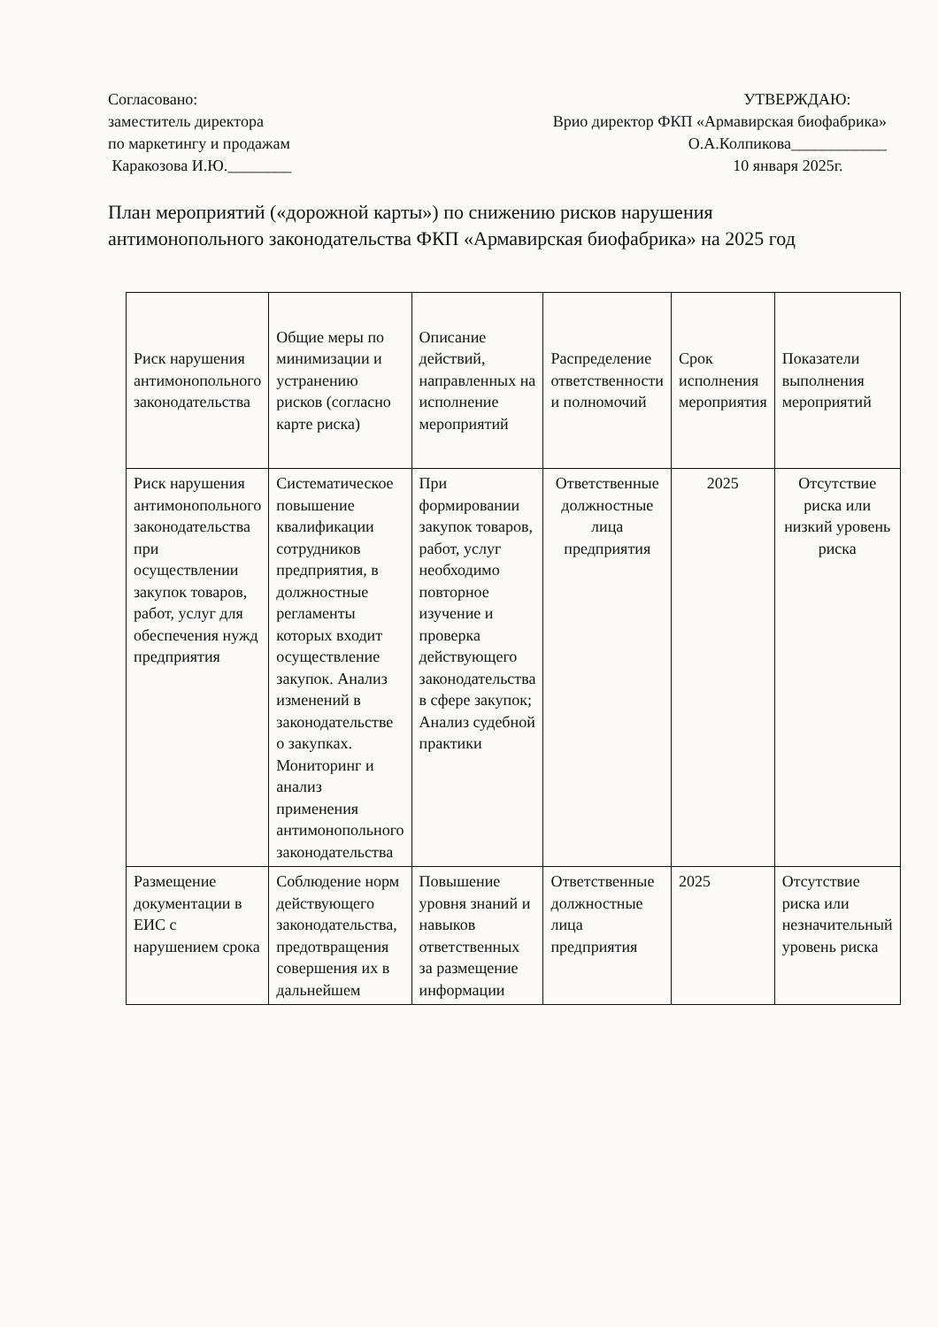Согласовано:
заместитель директора
по маркетингу и продажам
Каракозова И.Ю.________
УТВЕРЖДАЮ:
Врио директор ФКП «Армавирская биофабрика»
О.А.Колпикова____________
10 января 2025г.
План мероприятий («дорожной карты») по снижению рисков нарушения антимонопольного законодательства ФКП «Армавирская биофабрика» на 2025 год
| Риск нарушения антимонопольного законодательства | Общие меры по минимизации и устранению рисков (согласно карте риска) | Описание действий, направленных на исполнение мероприятий | Распределение ответственности и полномочий | Срок исполнения мероприятия | Показатели выполнения мероприятий |
| --- | --- | --- | --- | --- | --- |
| Риск нарушения антимонопольного законодательства при осуществлении закупок товаров, работ, услуг для обеспечения нужд предприятия | Систематическое повышение квалификации сотрудников предприятия, в должностные регламенты которых входит осуществление закупок. Анализ изменений в законодательстве о закупках. Мониторинг и анализ применения антимонопольного законодательства | При формировании закупок товаров, работ, услуг необходимо повторное изучение и проверка действующего законодательства в сфере закупок; Анализ судебной практики | Ответственные должностные лица предприятия | 2025 | Отсутствие риска или низкий уровень риска |
| Размещение документации в ЕИС с нарушением срока | Соблюдение норм действующего законодательства, предотвращения совершения их в дальнейшем | Повышение уровня знаний и навыков ответственных за размещение информации | Ответственные должностные лица предприятия | 2025 | Отсутствие риска или незначительный уровень риска |